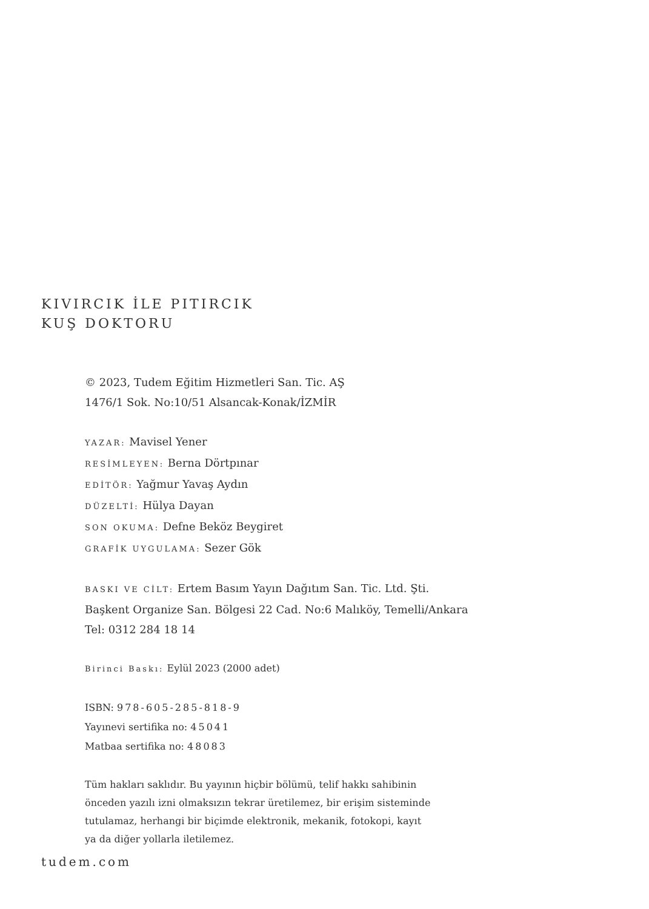KIVIRCIK İLE PITIRCIK
KUŞ DOKTORU
© 2023, Tudem Eğitim Hizmetleri San. Tic. AŞ
1476/1 Sok. No:10/51 Alsancak-Konak/İZMİR
YAZAR: Mavisel Yener
RESİMLEYEN: Berna Dörtpınar
EDİTÖR: Yağmur Yavaş Aydın
DÜZELTİ: Hülya Dayan
SON OKUMA: Defne Beköz Beygiret
GRAFİK UYGULAMA: Sezer Gök
BASKI VE CİLT: Ertem Basım Yayın Dağıtım San. Tic. Ltd. Şti.
Başkent Organize San. Bölgesi 22 Cad. No:6 Malıköy, Temelli/Ankara
Tel: 0312 284 18 14
Birinci Baskı: Eylül 2023 (2000 adet)
ISBN: 978-605-285-818-9
Yayınevi sertifika no: 45041
Matbaa sertifika no: 48083
Tüm hakları saklıdır. Bu yayının hiçbir bölümü, telif hakkı sahibinin
önceden yazılı izni olmaksızın tekrar üretilemez, bir erişim sisteminde
tutulamaz, herhangi bir biçimde elektronik, mekanik, fotokopi, kayıt
ya da diğer yollarla iletilemez.
tudem.com